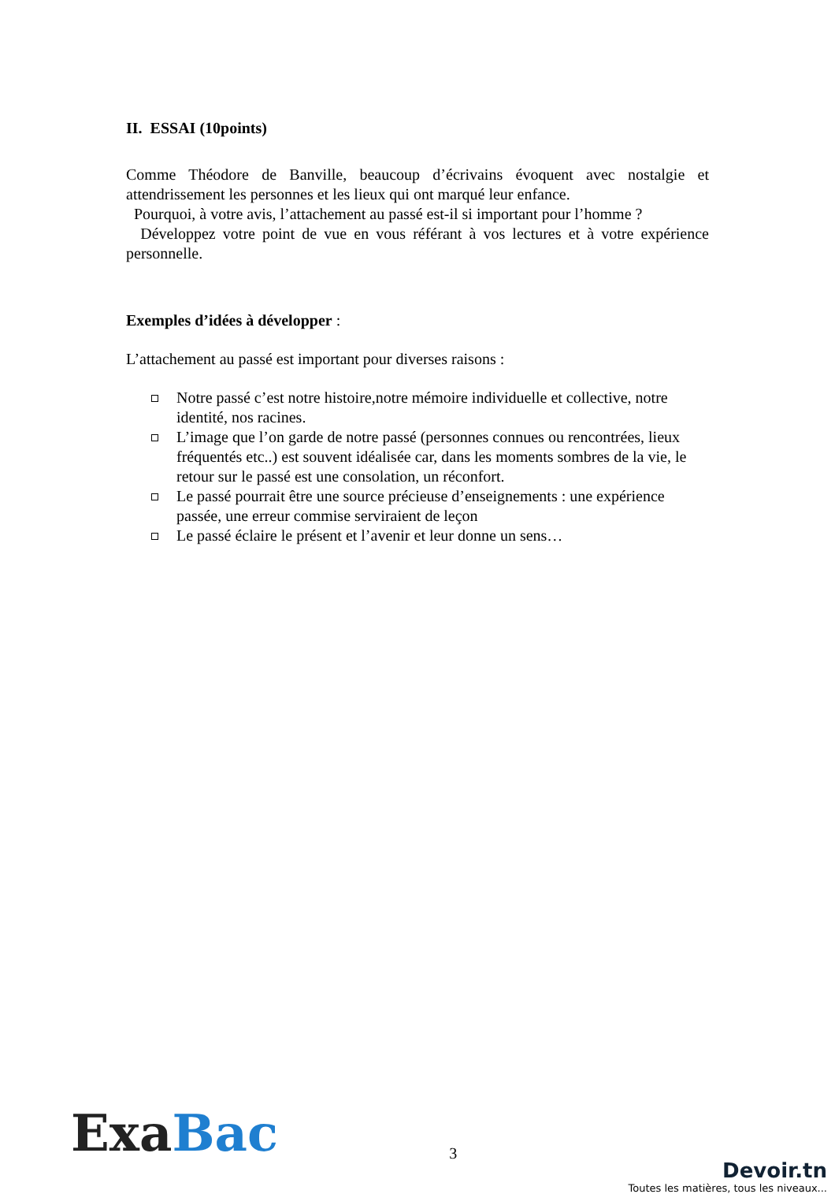II. ESSAI (10points)
Comme Théodore de Banville, beaucoup d’écrivains évoquent avec nostalgie et attendrissement les personnes et les lieux qui ont marqué leur enfance.
Pourquoi, à votre avis, l’attachement au passé est-il si important pour l’homme ?
Développez votre point de vue en vous référant à vos lectures et à votre expérience personnelle.
Exemples d’idées à développer :
L’attachement au passé est important pour diverses raisons :
Notre passé c’est notre histoire,notre mémoire individuelle et collective, notre identité, nos racines.
L’image que l’on garde de notre passé (personnes connues ou rencontrées, lieux fréquentés etc..) est souvent idéalisée car, dans les moments sombres de la vie, le retour sur le passé est une consolation, un réconfort.
Le passé pourrait être une source précieuse d’enseignements : une expérience passée, une erreur commise serviraient de leçon
Le passé éclaire le présent et l’avenir et leur donne un sens…
Exa Bac
3
Devoir.tn
Toutes les matières, tous les niveaux...